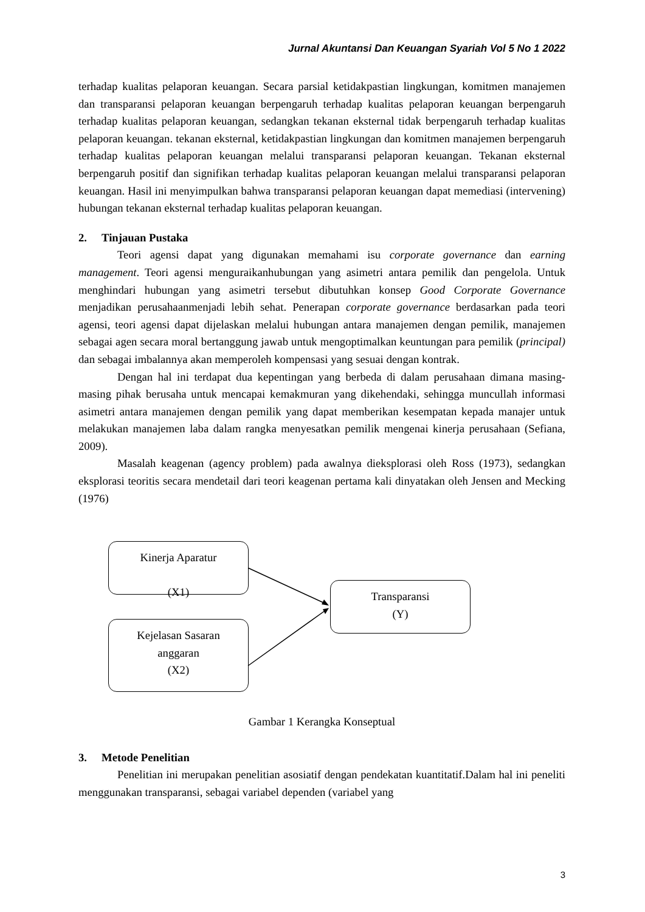Jurnal Akuntansi Dan Keuangan Syariah Vol 5 No 1 2022
terhadap kualitas pelaporan keuangan. Secara parsial ketidakpastian lingkungan, komitmen manajemen dan transparansi pelaporan keuangan berpengaruh terhadap kualitas pelaporan keuangan berpengaruh terhadap kualitas pelaporan keuangan, sedangkan tekanan eksternal tidak berpengaruh terhadap kualitas pelaporan keuangan. tekanan eksternal, ketidakpastian lingkungan dan komitmen manajemen berpengaruh terhadap kualitas pelaporan keuangan melalui transparansi pelaporan keuangan. Tekanan eksternal berpengaruh positif dan signifikan terhadap kualitas pelaporan keuangan melalui transparansi pelaporan keuangan. Hasil ini menyimpulkan bahwa transparansi pelaporan keuangan dapat memediasi (intervening) hubungan tekanan eksternal terhadap kualitas pelaporan keuangan.
2. Tinjauan Pustaka
Teori agensi dapat yang digunakan memahami isu corporate governance dan earning management. Teori agensi menguraikanhubungan yang asimetri antara pemilik dan pengelola. Untuk menghindari hubungan yang asimetri tersebut dibutuhkan konsep Good Corporate Governance menjadikan perusahaanmenjadi lebih sehat. Penerapan corporate governance berdasarkan pada teori agensi, teori agensi dapat dijelaskan melalui hubungan antara manajemen dengan pemilik, manajemen sebagai agen secara moral bertanggung jawab untuk mengoptimalkan keuntungan para pemilik (principal) dan sebagai imbalannya akan memperoleh kompensasi yang sesuai dengan kontrak.
Dengan hal ini terdapat dua kepentingan yang berbeda di dalam perusahaan dimana masing-masing pihak berusaha untuk mencapai kemakmuran yang dikehendaki, sehingga muncullah informasi asimetri antara manajemen dengan pemilik yang dapat memberikan kesempatan kepada manajer untuk melakukan manajemen laba dalam rangka menyesatkan pemilik mengenai kinerja perusahaan (Sefiana, 2009).
Masalah keagenan (agency problem) pada awalnya dieksplorasi oleh Ross (1973), sedangkan eksplorasi teoritis secara mendetail dari teori keagenan pertama kali dinyatakan oleh Jensen and Mecking (1976)
Kinerja Aparatur
(X1)
Kejelasan Sasaran
anggaran
(X2)
Transparansi
(Y)
Gambar 1 Kerangka Konseptual
3. Metode Penelitian
Penelitian ini merupakan penelitian asosiatif dengan pendekatan kuantitatif.Dalam hal ini peneliti menggunakan transparansi, sebagai variabel dependen (variabel yang
3